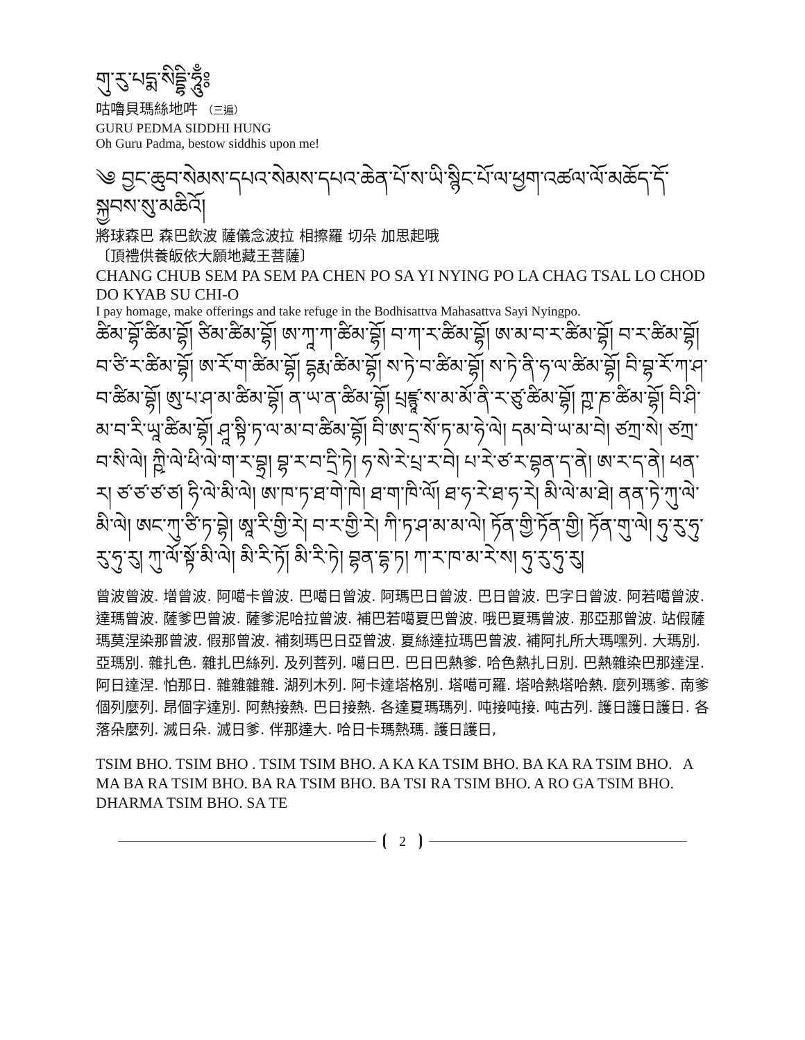གུ་རུ་པདྨ་སིདྡྷི་ཧཱུྃ༔
咕嚕貝瑪絲地吽 （三遍）
GURU PEDMA SIDDHI HUNG
Oh Guru Padma, bestow siddhis upon me!
༄ བྱང་ཆུབ་སེམས་དཔའ་སེམས་དཔའ་ཆེན་པོ་ས་ཡི་སྙིང་པོ་ལ་ཕྱག་འཚལ་ལོ་མཆོད་དོ་སྐྱབས་སུ་མཆིའོ།
將球森巴 森巴欽波 薩儀念波拉 相擦羅 切朵 加思起哦
〔頂禮供養皈依大願地藏王菩薩〕
CHANG CHUB SEM PA SEM PA CHEN PO SA YI NYING PO LA CHAG TSAL LO CHOD DO KYAB SU CHI-O
I pay homage, make offerings and take refuge in the Bodhisattva Mahasattva Sayi Nyingpo.
ཚིམ་བྷོ་ཚིམ་བྷོ། ཙིམ་ཚིམ་བྷོ། ཨ་ཀཱ་ཀ་ཚིམ་བྷོ། བ་ཀ་ར་ཚིམ་བྷོ། ཨ་མ་བ་ར་ཚིམ་བྷོ། བ་ར་ཚིམ་བྷོ། བ་ཙི་ར་ཚིམ་བྷོ། ཨ་རོ་ག་ཚིམ་བྷོ། དྷརྨ་ཚིམ་བྷོ། ས་ཏེ་བ་ཚིམ་བྷོ། ས་ཏེ་ནི་ཧ་ལ་ཚིམ་བྷོ། བི་བྷ་རོ་ཀ་ཤ་བ་ཚིམ་བྷོ། ཨུ་པ་ཤ་མ་ཚིམ་བྷོ། ན་ཡ་ན་ཚིམ་བྷོ། པྲཛྙཱ་ས་མ་མོ་ནི་ར་ཙུ་ཚིམ་བྷོ། ཀྵ་ཎ་ཚིམ་བྷོ། བི་ཤི་མ་བ་རི་ཡཱ་ཚིམ་བྷོ། ཤཱ་སྟི་ཏ་ལ་མ་བ་ཚིམ་བྷོ། བི་ཨ་དྲ་སོ་ཏ་མ་ཧེ་ལེ། དམ་བེ་ཡ་མ་བེ། ཙཀྲ་སེ། ཙཀྲ་བ་སི་ལེ། ཀྵི་ལེ་ཕི་ལེ་ག་ར་བྷྲ། བྷ་ར་བ་དྲི་ཏེ། ཧ་སེ་རེ་པྲ་ར་བེ། པ་རེ་ཙ་ར་བྷན་ད་ནེ། ཨ་ར་ད་ནེ། ཕན་ར། ཙ་ཙ་ཙ་ཙ། ཧི་ལེ་མི་ལེ། ཨ་ཁ་ཏ་ཐ་གེ་ཁེ། ཐ་ག་ཁི་ལོ། ཐ་ཧ་རེ་ཐ་ཧ་རེ། མི་ལེ་མ་ཐེ། ནན་ཏེ་ཀུ་ལེ་མི་ལེ། ཨང་ཀུ་ཙི་ཏ་བྷེ། ཨཱ་རི་གྱི་རེ། བ་ར་གྱི་རེ། ཀི་ཏ་ཤ་མ་མ་ལེ། ཏོན་གྱི་ཏོན་གྱི། ཏོན་གུ་ལེ། ཧུ་རུ་ཧུ་རུ་ཧུ་རུ། ཀུ་ལོ་སྟོ་མི་ལེ། མི་རི་ཏོ། མི་རི་ཏེ། བྷན་དྷ་ཏ། ཀ་ར་ཁ་མ་རེ་ས། ཧུ་རུ་ཧུ་རུ།
曾波曾波. 增曾波. 阿噶卡曾波. 巴噶日曾波. 阿瑪巴日曾波. 巴日曾波. 巴字日曾波. 阿若噶曾波. 達瑪曾波. 薩爹巴曾波. 薩爹泥哈拉曾波. 補巴若噶夏巴曾波. 哦巴夏瑪曾波. 那亞那曾波. 站假薩瑪莫涅染那曾波. 假那曾波. 補刻瑪巴日亞曾波. 夏絲達拉瑪巴曾波. 補阿扎所大瑪嘿列. 大瑪別. 亞瑪別. 雜扎色. 雜扎巴絲列. 及列菩列. 噶日巴. 巴日巴熱爹. 哈色熱扎日別. 巴熱雜染巴那達涅. 阿日達涅. 怕那日. 雜雜雜雜. 湖列木列. 阿卡達塔格別. 塔噶可羅. 塔哈熱塔哈熱. 麼列瑪爹. 南爹個列麼列. 昂個字達別. 阿熱接熱. 巴日接熱. 各達夏瑪瑪列. 吨接吨接. 吨古列. 護日護日護日. 各落朵麼列. 滅日朵. 滅日爹. 伴那達大. 哈日卡瑪熱瑪. 護日護日,
TSIM BHO. TSIM BHO . TSIM TSIM BHO. A KA KA TSIM BHO. BA KA RA TSIM BHO. A MA BA RA TSIM BHO. BA RA TSIM BHO. BA TSI RA TSIM BHO. A RO GA TSIM BHO. DHARMA TSIM BHO. SA TE
2